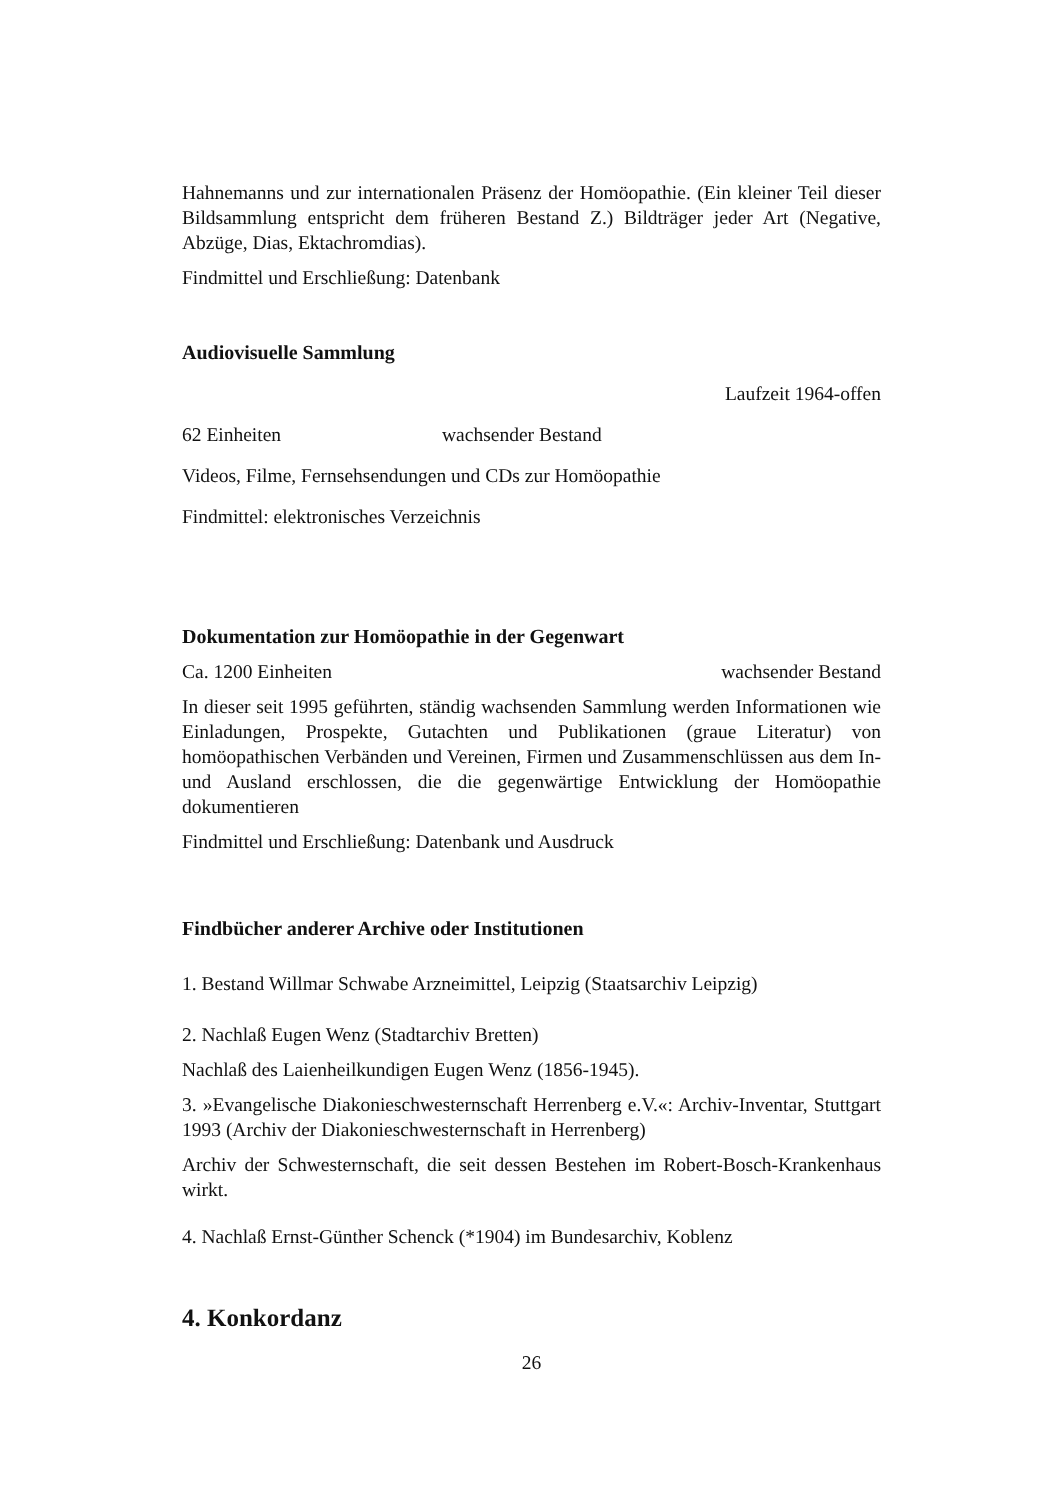Hahnemanns und zur internationalen Präsenz der Homöopathie. (Ein kleiner Teil dieser Bildsammlung entspricht dem früheren Bestand Z.) Bildträger jeder Art (Negative, Abzüge, Dias, Ektachromdias).
Findmittel und Erschließung: Datenbank
Audiovisuelle Sammlung
Laufzeit 1964-offen
62 Einheiten wachsender Bestand
Videos, Filme, Fernsehsendungen und CDs zur Homöopathie
Findmittel: elektronisches Verzeichnis
Dokumentation zur Homöopathie in der Gegenwart
Ca. 1200 Einheiten wachsender Bestand
In dieser seit 1995 geführten, ständig wachsenden Sammlung werden Informationen wie Einladungen, Prospekte, Gutachten und Publikationen (graue Literatur) von homöopathischen Verbänden und Vereinen, Firmen und Zusammenschlüssen aus dem In- und Ausland erschlossen, die die gegenwärtige Entwicklung der Homöopathie dokumentieren
Findmittel und Erschließung: Datenbank und Ausdruck
Findbücher anderer Archive oder Institutionen
1. Bestand Willmar Schwabe Arzneimittel, Leipzig (Staatsarchiv Leipzig)
2. Nachlaß Eugen Wenz (Stadtarchiv Bretten)
Nachlaß des Laienheilkundigen Eugen Wenz (1856-1945).
3. »Evangelische Diakonieschwesternschaft Herrenberg e.V.«: Archiv-Inventar, Stuttgart 1993 (Archiv der Diakonieschwesternschaft in Herrenberg)
Archiv der Schwesternschaft, die seit dessen Bestehen im Robert-Bosch-Krankenhaus wirkt.
4. Nachlaß Ernst-Günther Schenck (*1904) im Bundesarchiv, Koblenz
4. Konkordanz
26